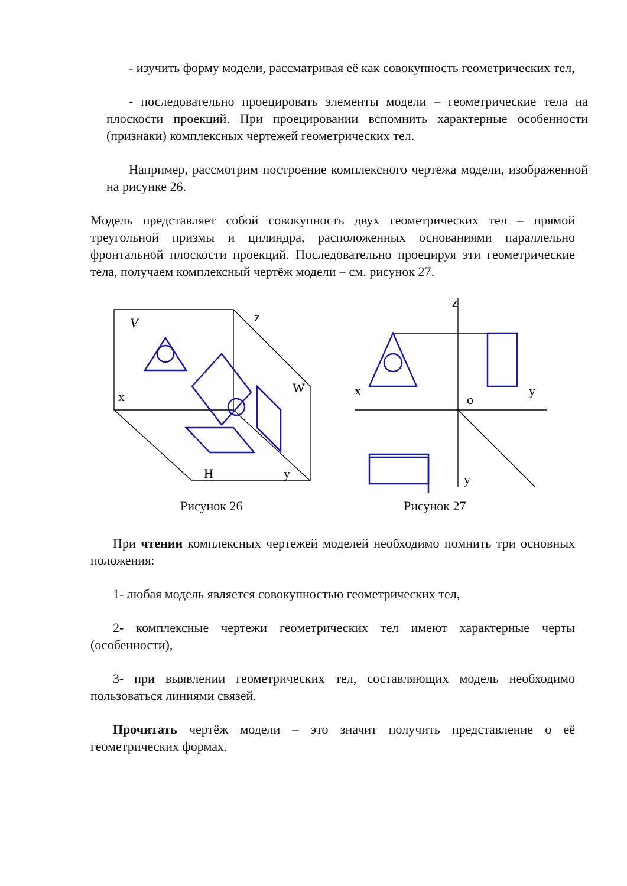- изучить форму модели, рассматривая её как совокупность геометрических тел,
- последовательно проецировать элементы модели – геометрические тела на плоскости проекций. При проецировании вспомнить характерные особенности (признаки) комплексных чертежей геометрических тел.
Например, рассмотрим построение комплексного чертежа модели, изображенной на рисунке 26.
Модель представляет собой совокупность двух геометрических тел – прямой треугольной призмы и цилиндра, расположенных основаниями параллельно фронтальной плоскости проекций. Последовательно проецируя эти геометрические тела, получаем комплексный чертёж модели – см. рисунок 27.
V
z
x
W
H
y
z
x
y
o
y
Рисунок 26 Рисунок 27
При чтении комплексных чертежей моделей необходимо помнить три основных положения:
1- любая модель является совокупностью геометрических тел,
2- комплексные чертежи геометрических тел имеют характерные черты (особенности),
3- при выявлении геометрических тел, составляющих модель необходимо пользоваться линиями связей.
Прочитать чертёж модели – это значит получить представление о её геометрических формах.